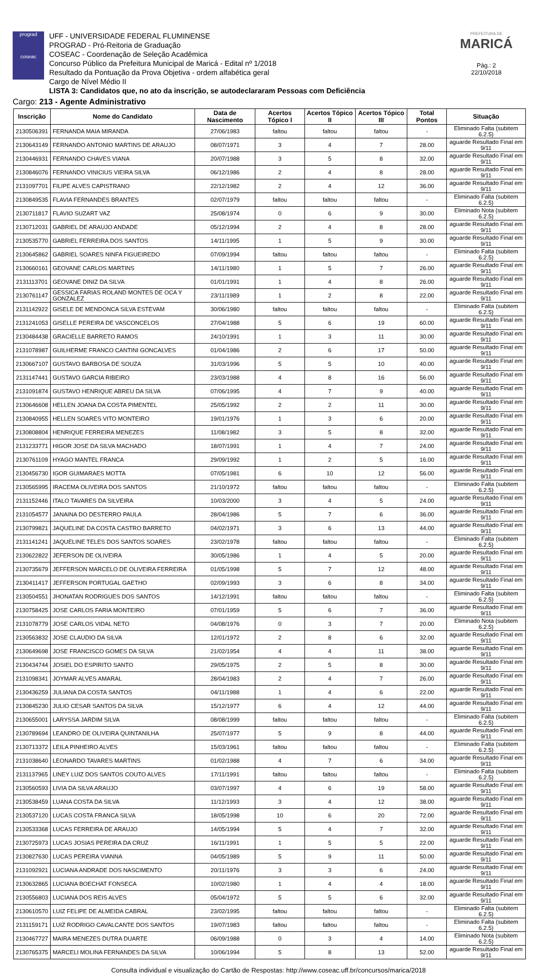prograd
coseac
UFF - UNIVERSIDADE FEDERAL FLUMINENSE
PROGRAD - Pró-Reitoria de Graduação
COSEAC - Coordenação de Seleção Acadêmica
Concurso Público da Prefeitura Municipal de Maricá - Edital nº 1/2018
Resultado da Pontuação da Prova Objetiva - ordem alfabética geral
Cargo de Nível Médio II
LISTA 3: Candidatos que, no ato da inscrição, se autodeclararam Pessoas com Deficiência
PREFEITURA DE
MARICÁ
Pág.: 2
22/10/2018
Cargo: 213 - Agente Administrativo
| Inscrição | Nome do Candidato | Data de Nascimento | Acertos Tópico I | Acertos Tópico II | Acertos Tópico III | Total Pontos | Situação |
| --- | --- | --- | --- | --- | --- | --- | --- |
| 2130506391 | FERNANDA MAIA MIRANDA | 27/06/1983 | faltou | faltou | faltou | - | Eliminado Falta (subitem 6.2.5) |
| 2130643149 | FERNANDO ANTONIO MARTINS DE ARAUJO | 08/07/1971 | 3 | 4 | 7 | 28.00 | aguarde Resultado Final em 9/11 |
| 2130446931 | FERNANDO CHAVES VIANA | 20/07/1988 | 3 | 5 | 8 | 32.00 | aguarde Resultado Final em 9/11 |
| 2130846076 | FERNANDO VINICIUS VIEIRA SILVA | 06/12/1986 | 2 | 4 | 8 | 28.00 | aguarde Resultado Final em 9/11 |
| 2131097701 | FILIPE ALVES CAPISTRANO | 22/12/1982 | 2 | 4 | 12 | 36.00 | aguarde Resultado Final em 9/11 |
| 2130849535 | FLAVIA FERNANDES BRANTES | 02/07/1979 | faltou | faltou | faltou | - | Eliminado Falta (subitem 6.2.5) |
| 2130711817 | FLAVIO SUZART VAZ | 25/08/1974 | 0 | 6 | 9 | 30.00 | Eliminado Nota (subitem 6.2.5) |
| 2130712031 | GABRIEL DE ARAUJO ANDADE | 05/12/1994 | 2 | 4 | 8 | 28.00 | aguarde Resultado Final em 9/11 |
| 2130535770 | GABRIEL FERREIRA DOS SANTOS | 14/11/1995 | 1 | 5 | 9 | 30.00 | aguarde Resultado Final em 9/11 |
| 2130645862 | GABRIEL SOARES NINFA FIGUEIREDO | 07/09/1994 | faltou | faltou | faltou | - | Eliminado Falta (subitem 6.2.5) |
| 2130660161 | GEOVANE CARLOS MARTINS | 14/11/1980 | 1 | 5 | 7 | 26.00 | aguarde Resultado Final em 9/11 |
| 2131113701 | GEOVANE DINIZ DA SILVA | 01/01/1991 | 1 | 4 | 8 | 26.00 | aguarde Resultado Final em 9/11 |
| 2130761147 | GESSICA FARIAS ROLAND MONTES DE OCA Y GONZALEZ | 23/11/1989 | 1 | 2 | 8 | 22.00 | aguarde Resultado Final em 9/11 |
| 2131142922 | GISELE DE MENDONCA SILVA ESTEVAM | 30/06/1980 | faltou | faltou | faltou | - | Eliminado Falta (subitem 6.2.5) |
| 2131241053 | GISELLE PEREIRA DE VASCONCELOS | 27/04/1988 | 5 | 6 | 19 | 60.00 | aguarde Resultado Final em 9/11 |
| 2130484438 | GRACIELLE BARRETO RAMOS | 24/10/1991 | 1 | 3 | 11 | 30.00 | aguarde Resultado Final em 9/11 |
| 2131078987 | GUILHERME FRANCO CANTINI GONCALVES | 01/04/1986 | 2 | 6 | 17 | 50.00 | aguarde Resultado Final em 9/11 |
| 2130667107 | GUSTAVO BARBOSA DE SOUZA | 31/03/1996 | 5 | 5 | 10 | 40.00 | aguarde Resultado Final em 9/11 |
| 2131147441 | GUSTAVO GARCIA RIBEIRO | 23/03/1988 | 4 | 8 | 16 | 56.00 | aguarde Resultado Final em 9/11 |
| 2131091874 | GUSTAVO HENRIQUE ABREU DA SILVA | 07/06/1995 | 4 | 7 | 9 | 40.00 | aguarde Resultado Final em 9/11 |
| 2130646608 | HELLEN JOANA DA COSTA PIMENTEL | 25/05/1992 | 2 | 2 | 11 | 30.00 | aguarde Resultado Final em 9/11 |
| 2130840955 | HELLEN SOARES VITO MONTEIRO | 19/01/1976 | 1 | 3 | 6 | 20.00 | aguarde Resultado Final em 9/11 |
| 2130808804 | HENRIQUE FERREIRA MENEZES | 11/08/1982 | 3 | 5 | 8 | 32.00 | aguarde Resultado Final em 9/11 |
| 2131233771 | HIGOR JOSE DA SILVA MACHADO | 18/07/1991 | 1 | 4 | 7 | 24.00 | aguarde Resultado Final em 9/11 |
| 2130761109 | HYAGO MANTEL FRANCA | 29/09/1992 | 1 | 2 | 5 | 16.00 | aguarde Resultado Final em 9/11 |
| 2130456730 | IGOR GUIMARAES MOTTA | 07/05/1981 | 6 | 10 | 12 | 56.00 | aguarde Resultado Final em 9/11 |
| 2130565995 | IRACEMA OLIVEIRA DOS SANTOS | 21/10/1972 | faltou | faltou | faltou | - | Eliminado Falta (subitem 6.2.5) |
| 2131152446 | ITALO TAVARES DA SILVEIRA | 10/03/2000 | 3 | 4 | 5 | 24.00 | aguarde Resultado Final em 9/11 |
| 2131054577 | JANAINA DO DESTERRO PAULA | 28/04/1986 | 5 | 7 | 6 | 36.00 | aguarde Resultado Final em 9/11 |
| 2130799821 | JAQUELINE DA COSTA CASTRO BARRETO | 04/02/1971 | 3 | 6 | 13 | 44.00 | aguarde Resultado Final em 9/11 |
| 2131141241 | JAQUELINE TELES DOS SANTOS SOARES | 23/02/1978 | faltou | faltou | faltou | - | Eliminado Falta (subitem 6.2.5) |
| 2130622822 | JEFERSON DE OLIVEIRA | 30/05/1986 | 1 | 4 | 5 | 20.00 | aguarde Resultado Final em 9/11 |
| 2130735679 | JEFFERSON MARCELO DE OLIVEIRA FERREIRA | 01/05/1998 | 5 | 7 | 12 | 48.00 | aguarde Resultado Final em 9/11 |
| 2130411417 | JEFFERSON PORTUGAL GAETHO | 02/09/1993 | 3 | 6 | 8 | 34.00 | aguarde Resultado Final em 9/11 |
| 2130504551 | JHONATAN RODRIGUES DOS SANTOS | 14/12/1991 | faltou | faltou | faltou | - | Eliminado Falta (subitem 6.2.5) |
| 2130758425 | JOSE CARLOS FARIA MONTEIRO | 07/01/1959 | 5 | 6 | 7 | 36.00 | aguarde Resultado Final em 9/11 |
| 2131078779 | JOSE CARLOS VIDAL NETO | 04/08/1976 | 0 | 3 | 7 | 20.00 | Eliminado Nota (subitem 6.2.5) |
| 2130563832 | JOSE CLAUDIO DA SILVA | 12/01/1972 | 2 | 8 | 6 | 32.00 | aguarde Resultado Final em 9/11 |
| 2130649698 | JOSE FRANCISCO GOMES DA SILVA | 21/02/1954 | 4 | 4 | 11 | 38.00 | aguarde Resultado Final em 9/11 |
| 2130434744 | JOSIEL DO ESPIRITO SANTO | 29/05/1975 | 2 | 5 | 8 | 30.00 | aguarde Resultado Final em 9/11 |
| 2131098341 | JOYMAR ALVES AMARAL | 28/04/1983 | 2 | 4 | 7 | 26.00 | aguarde Resultado Final em 9/11 |
| 2130436259 | JULIANA DA COSTA SANTOS | 04/11/1988 | 1 | 4 | 6 | 22.00 | aguarde Resultado Final em 9/11 |
| 2130845230 | JULIO CESAR SANTOS DA SILVA | 15/12/1977 | 6 | 4 | 12 | 44.00 | aguarde Resultado Final em 9/11 |
| 2130655001 | LARYSSA JARDIM SILVA | 08/08/1999 | faltou | faltou | faltou | - | Eliminado Falta (subitem 6.2.5) |
| 2130789694 | LEANDRO DE OLIVEIRA QUINTANILHA | 25/07/1977 | 5 | 9 | 8 | 44.00 | aguarde Resultado Final em 9/11 |
| 2130713372 | LEILA PINHEIRO ALVES | 15/03/1961 | faltou | faltou | faltou | - | Eliminado Falta (subitem 6.2.5) |
| 2131038640 | LEONARDO TAVARES MARTINS | 01/02/1988 | 4 | 7 | 6 | 34.00 | aguarde Resultado Final em 9/11 |
| 2131137965 | LINEY LUIZ DOS SANTOS COUTO ALVES | 17/11/1991 | faltou | faltou | faltou | - | Eliminado Falta (subitem 6.2.5) |
| 2130560593 | LIVIA DA SILVA ARAUJO | 03/07/1997 | 4 | 6 | 19 | 58.00 | aguarde Resultado Final em 9/11 |
| 2130538459 | LUANA COSTA DA SILVA | 11/12/1993 | 3 | 4 | 12 | 38.00 | aguarde Resultado Final em 9/11 |
| 2130537120 | LUCAS COSTA FRANCA SILVA | 18/05/1998 | 10 | 6 | 20 | 72.00 | aguarde Resultado Final em 9/11 |
| 2130533368 | LUCAS FERREIRA DE ARAUJO | 14/05/1994 | 5 | 4 | 7 | 32.00 | aguarde Resultado Final em 9/11 |
| 2130725973 | LUCAS JOSIAS PEREIRA DA CRUZ | 16/11/1991 | 1 | 5 | 5 | 22.00 | aguarde Resultado Final em 9/11 |
| 2130827630 | LUCAS PEREIRA VIANNA | 04/05/1989 | 5 | 9 | 11 | 50.00 | aguarde Resultado Final em 9/11 |
| 2131092921 | LUCIANA ANDRADE DOS NASCIMENTO | 20/11/1976 | 3 | 3 | 6 | 24.00 | aguarde Resultado Final em 9/11 |
| 2130632865 | LUCIANA BOECHAT FONSECA | 10/02/1980 | 1 | 4 | 4 | 18.00 | aguarde Resultado Final em 9/11 |
| 2130556803 | LUCIANA DOS REIS ALVES | 05/04/1972 | 5 | 5 | 6 | 32.00 | aguarde Resultado Final em 9/11 |
| 2130610570 | LUIZ FELIPE DE ALMEIDA CABRAL | 23/02/1995 | faltou | faltou | faltou | - | Eliminado Falta (subitem 6.2.5) |
| 2131159171 | LUIZ RODRIGO CAVALCANTE DOS SANTOS | 19/07/1983 | faltou | faltou | faltou | - | Eliminado Falta (subitem 6.2.5) |
| 2130467727 | MAIRA MENEZES DUTRA DUARTE | 06/09/1988 | 0 | 3 | 4 | 14.00 | Eliminado Nota (subitem 6.2.5) |
| 2130765375 | MARCELI MOLINA FERNANDES DA SILVA | 10/06/1994 | 5 | 8 | 13 | 52.00 | aguarde Resultado Final em 9/11 |
Consulta individual e visualização do Cartão de Respostas: http://www.coseac.uff.br/concursos/marica/2018